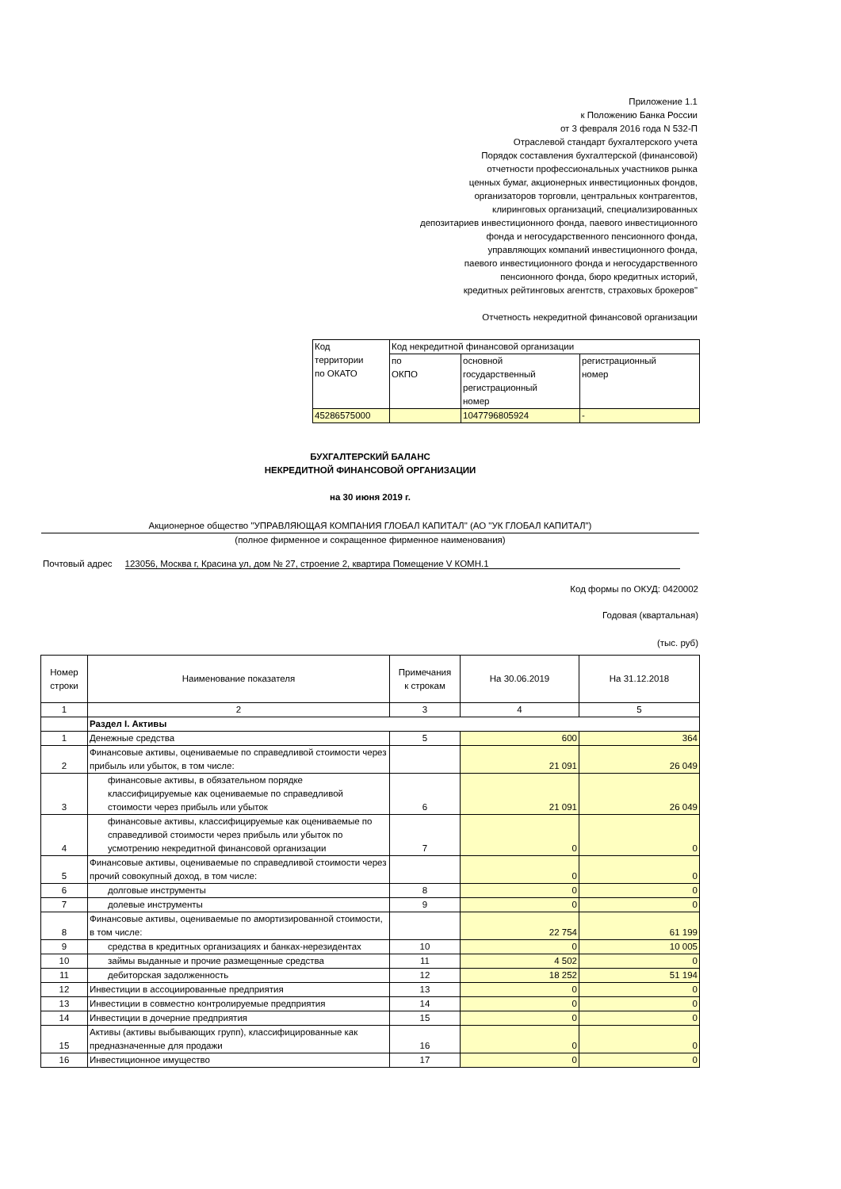Приложение 1.1
к Положению Банка России
от 3 февраля 2016 года N 532-П
Отраслевой стандарт бухгалтерского учета
Порядок составления бухгалтерской (финансовой)
отчетности профессиональных участников рынка
ценных бумаг, акционерных инвестиционных фондов,
организаторов торговли, центральных контрагентов,
клиринговых организаций, специализированных
депозитариев инвестиционного фонда, паевого инвестиционного
фонда и негосударственного пенсионного фонда,
управляющих компаний инвестиционного фонда,
паевого инвестиционного фонда и негосударственного
пенсионного фонда, бюро кредитных историй,
кредитных рейтинговых агентств, страховых брокеров"
Отчетность некредитной финансовой организации
| Код территории по ОКАТО | Код некредитной финансовой организации | | |
| | по ОКПО | основной государственный регистрационный номер | регистрационный номер |
| 45286575000 | | 1047796805924 | - |
БУХГАЛТЕРСКИЙ БАЛАНС
НЕКРЕДИТНОЙ ФИНАНСОВОЙ ОРГАНИЗАЦИИ
на 30 июня 2019 г.
Акционерное общество "УПРАВЛЯЮЩАЯ КОМПАНИЯ ГЛОБАЛ КАПИТАЛ" (АО "УК ГЛОБАЛ КАПИТАЛ")
(полное фирменное и сокращенное фирменное наименования)
Почтовый адрес 123056, Москва г, Красина ул, дом № 27, строение 2, квартира Помещение V КОМН.1
Код формы по ОКУД: 0420002
Годовая (квартальная)
(тыс. руб)
| Номер строки | Наименование показателя | Примечания к строкам | На 30.06.2019 | На 31.12.2018 |
| --- | --- | --- | --- | --- |
| 1 | 2 | 3 | 4 | 5 |
| | Раздел I. Активы | | | |
| 1 | Денежные средства | 5 | 600 | 364 |
| 2 | Финансовые активы, оцениваемые по справедливой стоимости через прибыль или убыток, в том числе: | | 21 091 | 26 049 |
| 3 | финансовые активы, в обязательном порядке классифицируемые как оцениваемые по справедливой стоимости через прибыль или убыток | 6 | 21 091 | 26 049 |
| 4 | финансовые активы, классифицируемые как оцениваемые по справедливой стоимости через прибыль или убыток по усмотрению некредитной финансовой организации | 7 | 0 | 0 |
| 5 | Финансовые активы, оцениваемые по справедливой стоимости через прочий совокупный доход, в том числе: | | 0 | 0 |
| 6 | долговые инструменты | 8 | 0 | 0 |
| 7 | долевые инструменты | 9 | 0 | 0 |
| 8 | Финансовые активы, оцениваемые по амортизированной стоимости, в том числе: | | 22 754 | 61 199 |
| 9 | средства в кредитных организациях и банках-нерезидентах | 10 | 0 | 10 005 |
| 10 | займы выданные и прочие размещенные средства | 11 | 4 502 | 0 |
| 11 | дебиторская задолженность | 12 | 18 252 | 51 194 |
| 12 | Инвестиции в ассоциированные предприятия | 13 | 0 | 0 |
| 13 | Инвестиции в совместно контролируемые предприятия | 14 | 0 | 0 |
| 14 | Инвестиции в дочерние предприятия | 15 | 0 | 0 |
| 15 | Активы (активы выбывающих групп), классифицированные как предназначенные для продажи | 16 | 0 | 0 |
| 16 | Инвестиционное имущество | 17 | 0 | 0 |